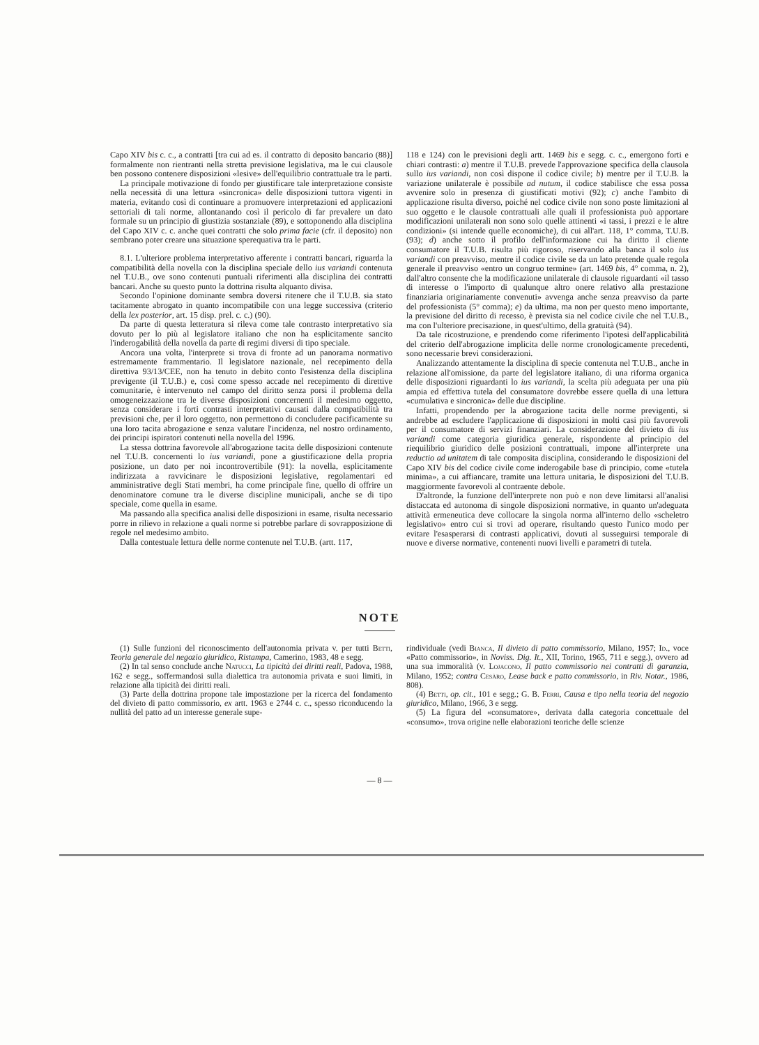Capo XIV bis c. c., a contratti [tra cui ad es. il contratto di deposito bancario (88)] formalmente non rientranti nella stretta previsione legislativa, ma le cui clausole ben possono contenere disposizioni «lesive» dell'equilibrio contrattuale tra le parti.
La principale motivazione di fondo per giustificare tale interpretazione consiste nella necessità di una lettura «sincronica» delle disposizioni tuttora vigenti in materia, evitando così di continuare a promuovere interpretazioni ed applicazioni settoriali di tali norme, allontanando così il pericolo di far prevalere un dato formale su un principio di giustizia sostanziale (89), e sottoponendo alla disciplina del Capo XIV c. c. anche quei contratti che solo prima facie (cfr. il deposito) non sembrano poter creare una situazione sperequativa tra le parti.
8.1. L'ulteriore problema interpretativo afferente i contratti bancari, riguarda la compatibilità della novella con la disciplina speciale dello ius variandi contenuta nel T.U.B., ove sono contenuti puntuali riferimenti alla disciplina dei contratti bancari. Anche su questo punto la dottrina risulta alquanto divisa.
Secondo l'opinione dominante sembra doversi ritenere che il T.U.B. sia stato tacitamente abrogato in quanto incompatibile con una legge successiva (criterio della lex posterior, art. 15 disp. prel. c. c.) (90).
Da parte di questa letteratura si rileva come tale contrasto interpretativo sia dovuto per lo più al legislatore italiano che non ha esplicitamente sancito l'inderogabilità della novella da parte di regimi diversi di tipo speciale.
Ancora una volta, l'interprete si trova di fronte ad un panorama normativo estremamente frammentario. Il legislatore nazionale, nel recepimento della direttiva 93/13/CEE, non ha tenuto in debito conto l'esistenza della disciplina previgente (il T.U.B.) e, così come spesso accade nel recepimento di direttive comunitarie, è intervenuto nel campo del diritto senza porsi il problema della omogeneizzazione tra le diverse disposizioni concernenti il medesimo oggetto, senza considerare i forti contrasti interpretativi causati dalla compatibilità tra previsioni che, per il loro oggetto, non permettono di concludere pacificamente su una loro tacita abrogazione e senza valutare l'incidenza, nel nostro ordinamento, dei principi ispiratori contenuti nella novella del 1996.
La stessa dottrina favorevole all'abrogazione tacita delle disposizioni contenute nel T.U.B. concernenti lo ius variandi, pone a giustificazione della propria posizione, un dato per noi incontrovertibile (91): la novella, esplicitamente indirizzata a ravvicinare le disposizioni legislative, regolamentari ed amministrative degli Stati membri, ha come principale fine, quello di offrire un denominatore comune tra le diverse discipline municipali, anche se di tipo speciale, come quella in esame.
Ma passando alla specifica analisi delle disposizioni in esame, risulta necessario porre in rilievo in relazione a quali norme si potrebbe parlare di sovrapposizione di regole nel medesimo ambito.
Dalla contestuale lettura delle norme contenute nel T.U.B. (artt. 117,
118 e 124) con le previsioni degli artt. 1469 bis e segg. c. c., emergono forti e chiari contrasti: a) mentre il T.U.B. prevede l'approvazione specifica della clausola sullo ius variandi, non così dispone il codice civile; b) mentre per il T.U.B. la variazione unilaterale è possibile ad nutum, il codice stabilisce che essa possa avvenire solo in presenza di giustificati motivi (92); c) anche l'ambito di applicazione risulta diverso, poiché nel codice civile non sono poste limitazioni al suo oggetto e le clausole contrattuali alle quali il professionista può apportare modificazioni unilaterali non sono solo quelle attinenti «i tassi, i prezzi e le altre condizioni» (si intende quelle economiche), di cui all'art. 118, 1° comma, T.U.B. (93); d) anche sotto il profilo dell'informazione cui ha diritto il cliente consumatore il T.U.B. risulta più rigoroso, riservando alla banca il solo ius variandi con preavviso, mentre il codice civile se da un lato pretende quale regola generale il preavviso «entro un congruo termine» (art. 1469 bis, 4° comma, n. 2), dall'altro consente che la modificazione unilaterale di clausole riguardanti «il tasso di interesse o l'importo di qualunque altro onere relativo alla prestazione finanziaria originariamente convenuti» avvenga anche senza preavviso da parte del professionista (5° comma); e) da ultima, ma non per questo meno importante, la previsione del diritto di recesso, è prevista sia nel codice civile che nel T.U.B., ma con l'ulteriore precisazione, in quest'ultimo, della gratuità (94).
Da tale ricostruzione, e prendendo come riferimento l'ipotesi dell'applicabilità del criterio dell'abrogazione implicita delle norme cronologicamente precedenti, sono necessarie brevi considerazioni.
Analizzando attentamente la disciplina di specie contenuta nel T.U.B., anche in relazione all'omissione, da parte del legislatore italiano, di una riforma organica delle disposizioni riguardanti lo ius variandi, la scelta più adeguata per una più ampia ed effettiva tutela del consumatore dovrebbe essere quella di una lettura «cumulativa e sincronica» delle due discipline.
Infatti, propendendo per la abrogazione tacita delle norme previgenti, si andrebbe ad escludere l'applicazione di disposizioni in molti casi più favorevoli per il consumatore di servizi finanziari. La considerazione del divieto di ius variandi come categoria giuridica generale, rispondente al principio del riequilibrio giuridico delle posizioni contrattuali, impone all'interprete una reductio ad unitatem di tale composita disciplina, considerando le disposizioni del Capo XIV bis del codice civile come inderogabile base di principio, come «tutela minima», a cui affiancare, tramite una lettura unitaria, le disposizioni del T.U.B. maggiormente favorevoli al contraente debole.
D'altronde, la funzione dell'interprete non può e non deve limitarsi all'analisi distaccata ed autonoma di singole disposizioni normative, in quanto un'adeguata attività ermeneutica deve collocare la singola norma all'interno dello «scheletro legislativo» entro cui si trovi ad operare, risultando questo l'unico modo per evitare l'esasperarsi di contrasti applicativi, dovuti al susseguirsi temporale di nuove e diverse normative, contenenti nuovi livelli e parametri di tutela.
NOTE
(1) Sulle funzioni del riconoscimento dell'autonomia privata v. per tutti Betti, Teoria generale del negozio giuridico, Ristampa, Camerino, 1983, 48 e segg.
(2) In tal senso conclude anche Natucci, La tipicità dei diritti reali, Padova, 1988, 162 e segg., soffermandosi sulla dialettica tra autonomia privata e suoi limiti, in relazione alla tipicità dei diritti reali.
(3) Parte della dottrina propone tale impostazione per la ricerca del fondamento del divieto di patto commissorio, ex artt. 1963 e 2744 c. c., spesso riconducendo la nullità del patto ad un interesse generale supe-
rindividuale (vedi Bianca, Il divieto di patto commissorio, Milano, 1957; Id., voce «Patto commissorio», in Noviss. Dig. It., XII, Torino, 1965, 711 e segg.), ovvero ad una sua immoralità (v. Lojacono, Il patto commissorio nei contratti di garanzia, Milano, 1952; contra Cesàro, Lease back e patto commissorio, in Riv. Notar., 1986, 808).
(4) Betti, op. cit., 101 e segg.; G. B. Ferri, Causa e tipo nella teoria del negozio giuridico, Milano, 1966, 3 e segg.
(5) La figura del «consumatore», derivata dalla categoria concettuale del «consumo», trova origine nelle elaborazioni teoriche delle scienze
— 8 —